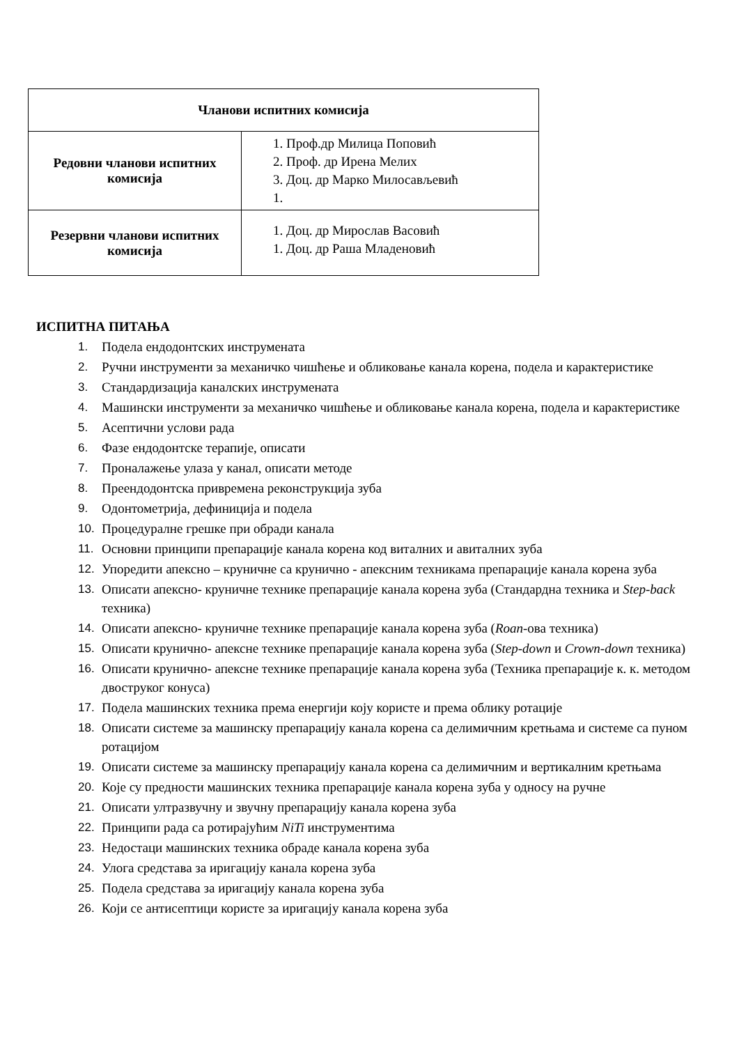| Чланови испитних комисија | |
| --- | --- |
| Редовни чланови испитних комисија | 1. Проф.др Милица Поповић 2. Проф. др Ирена Мелих 3. Доц. др Марко Милосављевић 1. |
| Резервни чланови испитних комисија | 1. Доц. др Мирослав Васовић 1. Доц. др Раша Младеновић |
ИСПИТНА ПИТАЊА
1. Подела ендодонтских инструмената
2. Ручни инструменти за механичко чишћење и обликовање канала корена, подела и карактеристике
3. Стандардизација каналских инструмената
4. Машински инструменти за механичко чишћење и обликовање канала корена, подела и карактеристике
5. Асептични услови рада
6. Фазе ендодонтске терапије, описати
7. Проналажење улаза у канал, описати методе
8. Преендодонтска привремена реконструкција зуба
9. Одонтометрија, дефиниција и подела
10. Процедуралне грешке при обради канала
11. Основни принципи препарације канала корена код виталних и авиталних зуба
12. Упоредити апексно – круничне са крунично - апексним техникама препарације канала корена зуба
13. Описати апексно- круничне технике препарације канала корена зуба (Стандардна техника и Step-back техника)
14. Описати апексно- круничне технике препарације канала корена зуба (Roan-ова техника)
15. Описати крунично- апексне технике препарације канала корена зуба (Step-down и Crown-down техника)
16. Описати крунично- апексне технике препарације канала корена зуба (Техника препарације к. к. методом двоструког конуса)
17. Подела машинских техника према енергији коју користе и према облику ротације
18. Описати системе за машинску препарацију канала корена са делимичним кретњама и системе са пуном ротацијом
19. Описати системе за машинску препарацију канала корена са делимичним и вертикалним кретњама
20. Које су предности машинских техника препарације канала корена зуба у односу на ручне
21. Описати ултразвучну и звучну препарацију канала корена зуба
22. Принципи рада са ротирајућим NiTi инструментима
23. Недостаци машинских техника обраде канала корена зуба
24. Улога средстава за иригацију канала корена зуба
25. Подела средстава за иригацију канала корена зуба
26. Који се антисептици користе за иригацију канала корена зуба